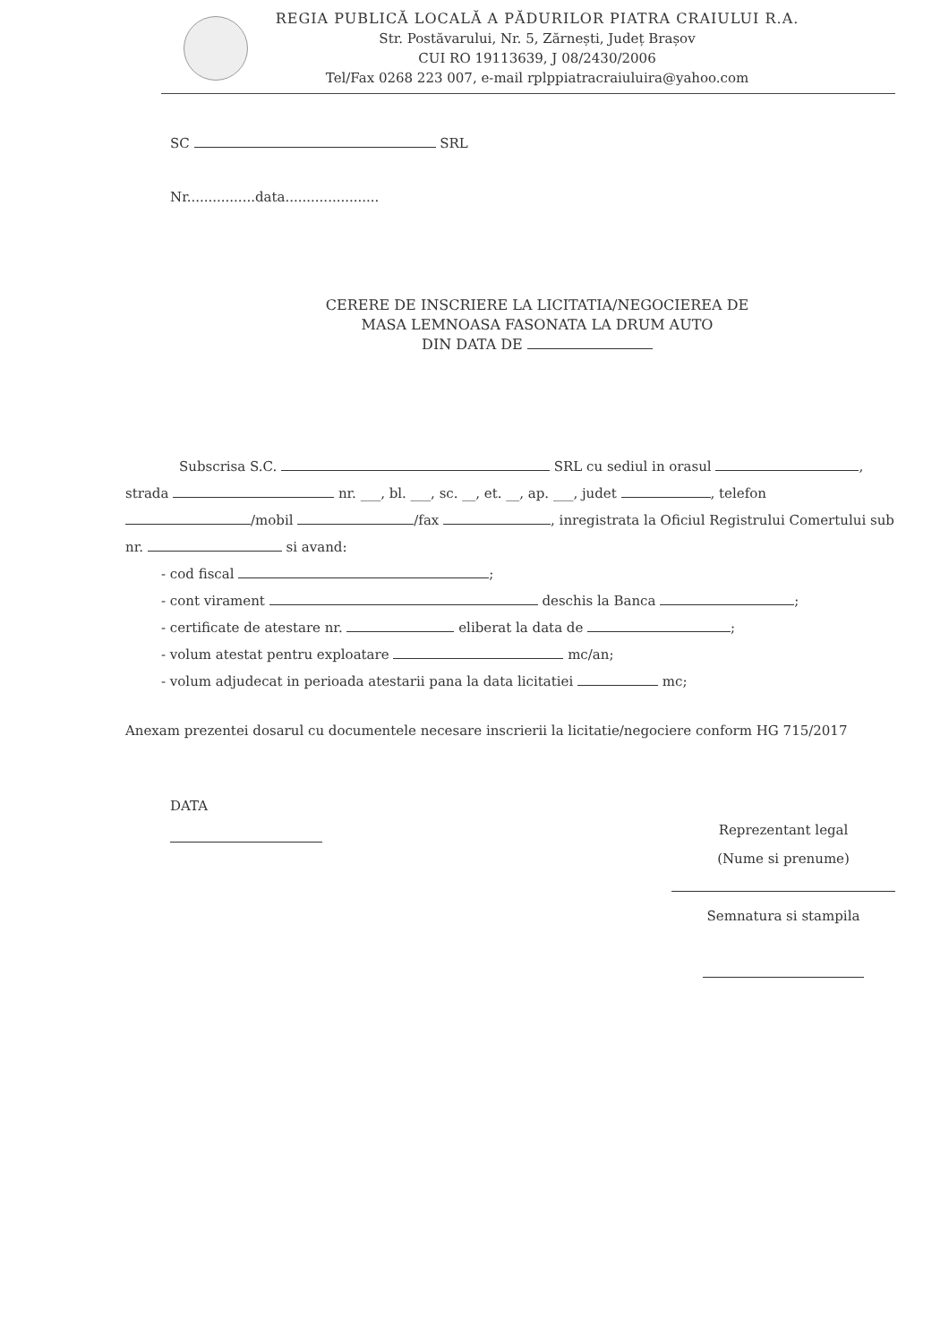REGIA PUBLICĂ LOCALĂ A PĂDURILOR PIATRA CRAIULUI R.A.
Str. Postăvarului, Nr. 5, Zărnești, Județ Brașov
CUI RO 19113639, J 08/2430/2006
Tel/Fax 0268 223 007, e-mail rplppiatracraiuluira@yahoo.com
SC SRL
Nr................data......................
CERERE DE INSCRIERE LA LICITATIA/NEGOCIEREA DE
MASA LEMNOASA FASONATA LA DRUM AUTO
DIN DATA DE
Subscrisa S.C. SRL cu sediul in orasul , strada nr. ___, bl. ___, sc. __, et. __, ap. ___, judet , telefon /mobil /fax , inregistrata la Oficiul Registrului Comertului sub nr. si avand:
- cod fiscal ;
- cont virament deschis la Banca ;
- certificate de atestare nr. eliberat la data de ;
- volum atestat pentru exploatare mc/an;
- volum adjudecat in perioada atestarii pana la data licitatiei mc;
Anexam prezentei dosarul cu documentele necesare inscrierii la licitatie/negociere conform HG 715/2017
DATA
Reprezentant legal
(Nume si prenume)
Semnatura si stampila